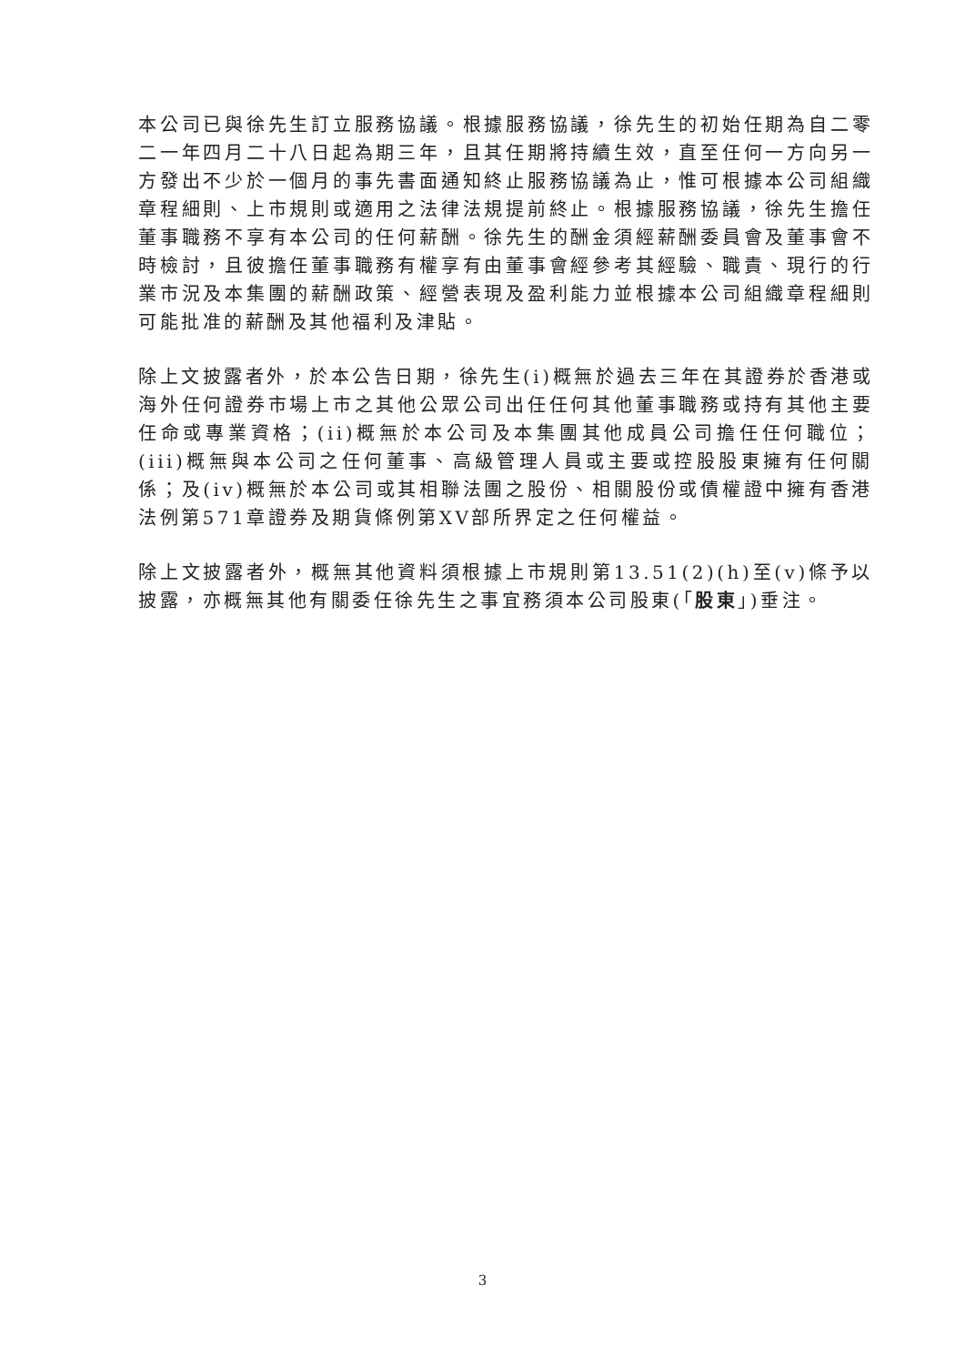本公司已與徐先生訂立服務協議。根據服務協議，徐先生的初始任期為自二零二一年四月二十八日起為期三年，且其任期將持續生效，直至任何一方向另一方發出不少於一個月的事先書面通知終止服務協議為止，惟可根據本公司組織章程細則、上市規則或適用之法律法規提前終止。根據服務協議，徐先生擔任董事職務不享有本公司的任何薪酬。徐先生的酬金須經薪酬委員會及董事會不時檢討，且彼擔任董事職務有權享有由董事會經參考其經驗、職責、現行的行業市況及本集團的薪酬政策、經營表現及盈利能力並根據本公司組織章程細則可能批准的薪酬及其他福利及津貼。
除上文披露者外，於本公告日期，徐先生(i)概無於過去三年在其證券於香港或海外任何證券市場上市之其他公眾公司出任任何其他董事職務或持有其他主要任命或專業資格；(ii)概無於本公司及本集團其他成員公司擔任任何職位；(iii)概無與本公司之任何董事、高級管理人員或主要或控股股東擁有任何關係；及(iv)概無於本公司或其相聯法團之股份、相關股份或債權證中擁有香港法例第571章證券及期貨條例第XV部所界定之任何權益。
除上文披露者外，概無其他資料須根據上市規則第13.51(2)(h)至(v)條予以披露，亦概無其他有關委任徐先生之事宜務須本公司股東(「股東」)垂注。
3